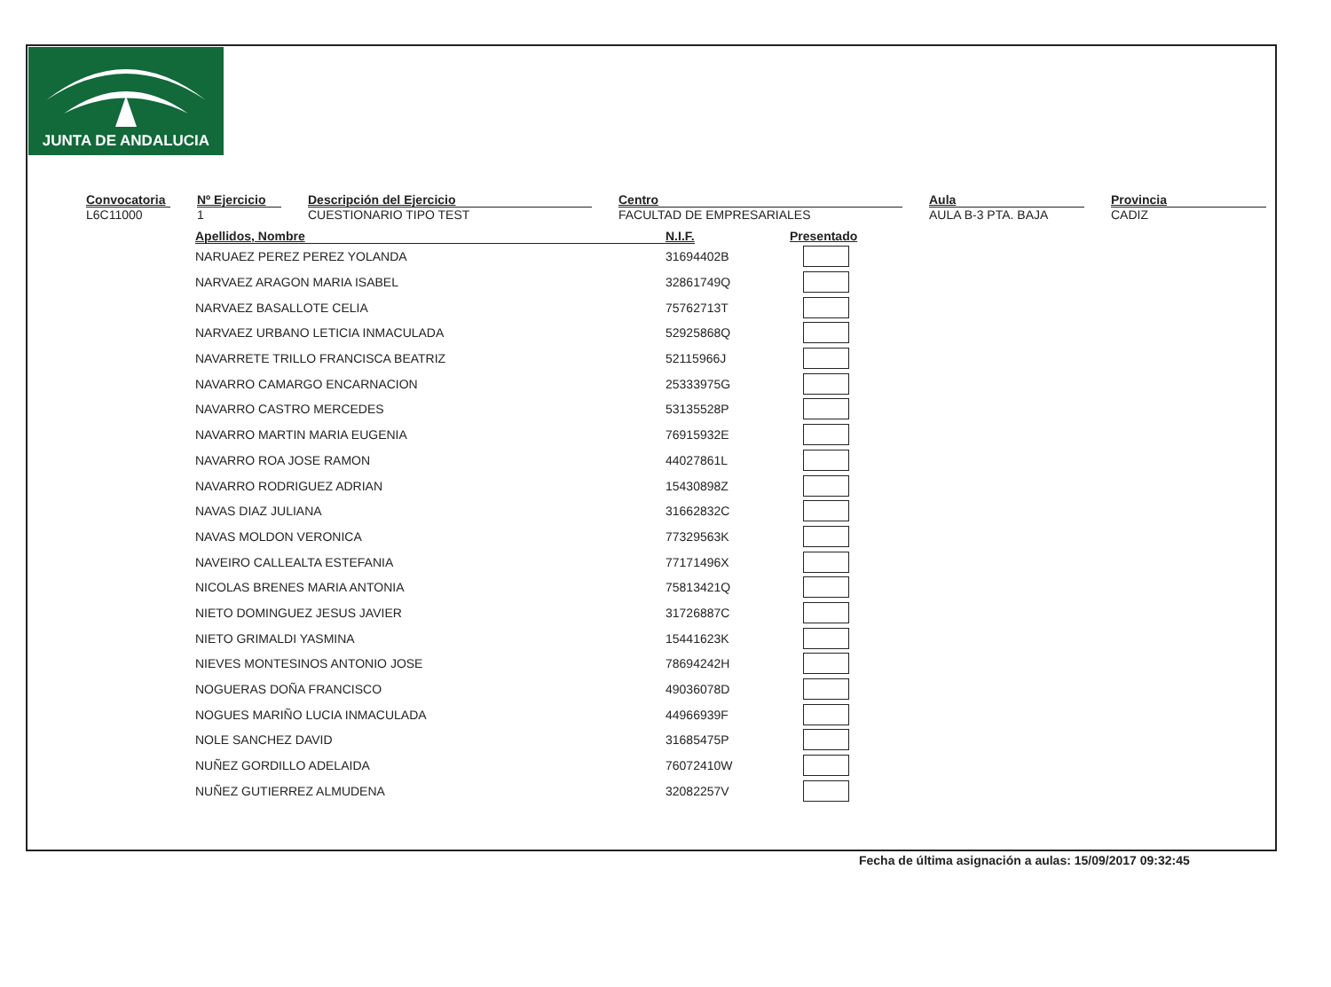JUNTA DE ANDALUCIA
Convocatoria
L6C11000
Nº Ejercicio
1
Descripción del Ejercicio
CUESTIONARIO TIPO TEST
Centro
FACULTAD DE EMPRESARIALES
Aula
AULA B-3 PTA. BAJA
Provincia
CADIZ
| Apellidos, Nombre | N.I.F. | Presentado |
| --- | --- | --- |
| NARUAEZ PEREZ PEREZ YOLANDA | 31694402B | |
| NARVAEZ ARAGON MARIA ISABEL | 32861749Q | |
| NARVAEZ BASALLOTE CELIA | 75762713T | |
| NARVAEZ URBANO LETICIA INMACULADA | 52925868Q | |
| NAVARRETE TRILLO FRANCISCA BEATRIZ | 52115966J | |
| NAVARRO CAMARGO ENCARNACION | 25333975G | |
| NAVARRO CASTRO MERCEDES | 53135528P | |
| NAVARRO MARTIN MARIA EUGENIA | 76915932E | |
| NAVARRO ROA JOSE RAMON | 44027861L | |
| NAVARRO RODRIGUEZ ADRIAN | 15430898Z | |
| NAVAS DIAZ JULIANA | 31662832C | |
| NAVAS MOLDON VERONICA | 77329563K | |
| NAVEIRO CALLEALTA ESTEFANIA | 77171496X | |
| NICOLAS BRENES MARIA ANTONIA | 75813421Q | |
| NIETO DOMINGUEZ JESUS JAVIER | 31726887C | |
| NIETO GRIMALDI YASMINA | 15441623K | |
| NIEVES MONTESINOS ANTONIO JOSE | 78694242H | |
| NOGUERAS DOÑA FRANCISCO | 49036078D | |
| NOGUES MARIÑO LUCIA INMACULADA | 44966939F | |
| NOLE SANCHEZ DAVID | 31685475P | |
| NUÑEZ GORDILLO ADELAIDA | 76072410W | |
| NUÑEZ GUTIERREZ ALMUDENA | 32082257V | |
Fecha de última asignación a aulas: 15/09/2017 09:32:45